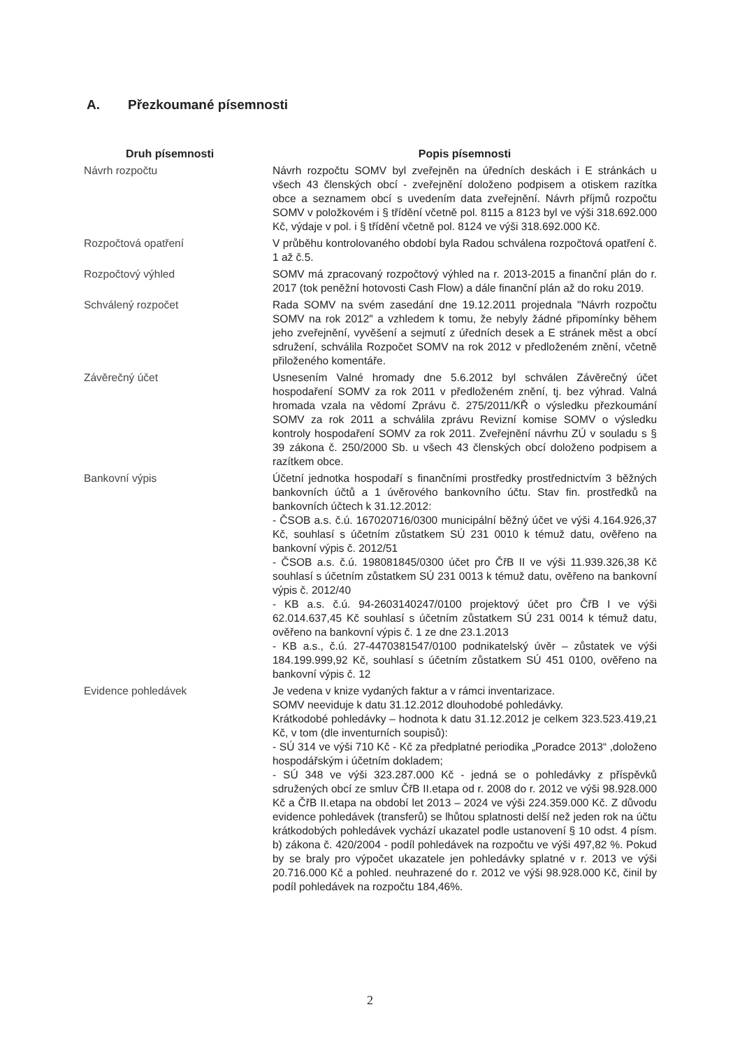A. Přezkoumané písemnosti
| Druh písemnosti | Popis písemnosti |
| --- | --- |
| Návrh rozpočtu | Návrh rozpočtu SOMV byl zveřejněn na úředních deskách i E stránkách u všech 43 členských obcí - zveřejnění doloženo podpisem a otiskem razítka obce a seznamem obcí s uvedením data zveřejnění. Návrh příjmů rozpočtu SOMV v položkovém i § třídění včetně pol. 8115 a 8123 byl ve výši 318.692.000 Kč, výdaje v pol. i § třídění včetně pol. 8124 ve výši 318.692.000 Kč. |
| Rozpočtová opatření | V průběhu kontrolovaného období byla Radou schválena rozpočtová opatření č. 1 až č.5. |
| Rozpočtový výhled | SOMV má zpracovaný rozpočtový výhled na r. 2013-2015 a finanční plán do r. 2017 (tok peněžní hotovosti Cash Flow) a dále finanční plán až do roku 2019. |
| Schválený rozpočet | Rada SOMV na svém zasedání dne 19.12.2011 projednala "Návrh rozpočtu SOMV na rok 2012" a vzhledem k tomu, že nebyly žádné připomínky během jeho zveřejnění, vyvěšení a sejmutí z úředních desek a E stránek měst a obcí sdružení, schválila Rozpočet SOMV na rok 2012 v předloženém znění, včetně přiloženého komentáře. |
| Závěrečný účet | Usnesením Valné hromady dne 5.6.2012 byl schválen Závěrečný účet hospodaření SOMV za rok 2011 v předloženém znění, tj. bez výhrad. Valná hromada vzala na vědomí Zprávu č. 275/2011/KŘ o výsledku přezkoumání SOMV za rok 2011 a schválila zprávu Revizní komise SOMV o výsledku kontroly hospodaření SOMV za rok 2011. Zveřejnění návrhu ZÚ v souladu s § 39 zákona č. 250/2000 Sb. u všech 43 členských obcí doloženo podpisem a razítkem obce. |
| Bankovní výpis | Účetní jednotka hospodaří s finančními prostředky prostřednictvím 3 běžných bankovních účtů a 1 úvěrového bankovního účtu. Stav fin. prostředků na bankovních účtech k 31.12.2012: - ČSOB a.s. č.ú. 167020716/0300 municipální běžný účet ve výši 4.164.926,37 Kč, souhlasí s účetním zůstatkem SÚ 231 0010 k témuž datu, ověřeno na bankovní výpis č. 2012/51 - ČSOB a.s. č.ú. 198081845/0300 účet pro ČřB II ve výši 11.939.326,38 Kč souhlasí s účetním zůstatkem SÚ 231 0013 k témuž datu, ověřeno na bankovní výpis č. 2012/40 - KB a.s. č.ú. 94-2603140247/0100 projektový účet pro ČřB I ve výši 62.014.637,45 Kč souhlasí s účetním zůstatkem SÚ 231 0014 k témuž datu, ověřeno na bankovní výpis č. 1 ze dne 23.1.2013 - KB a.s., č.ú. 27-4470381547/0100 podnikatelský úvěr – zůstatek ve výši 184.199.999,92 Kč, souhlasí s účetním zůstatkem SÚ 451 0100, ověřeno na bankovní výpis č. 12 |
| Evidence pohledávek | Je vedena v knize vydaných faktur a v rámci inventarizace. SOMV neeviduje k datu 31.12.2012 dlouhodobé pohledávky. Krátkodobé pohledávky – hodnota k datu 31.12.2012 je celkem 323.523.419,21 Kč, v tom (dle inventurních soupisů): - SÚ 314 ve výši 710 Kč - Kč za předplatné periodika „Poradce 2013“ ,doloženo hospodářským i účetním dokladem; - SÚ 348 ve výši 323.287.000 Kč - jedná se o pohledávky z příspěvků sdružených obcí ze smluv ČřB II.etapa od r. 2008 do r. 2012 ve výši 98.928.000 Kč a ČřB II.etapa na období let 2013 – 2024 ve výši 224.359.000 Kč. Z důvodu evidence pohledávek (transferů) se lhůtou splatnosti delší než jeden rok na účtu krátkodobých pohledávek vychází ukazatel podle ustanovení § 10 odst. 4 písm. b) zákona č. 420/2004 - podíl pohledávek na rozpočtu ve výši 497,82 %. Pokud by se braly pro výpočet ukazatele jen pohledávky splatné v r. 2013 ve výši 20.716.000 Kč a pohled. neuhrazené do r. 2012 ve výši 98.928.000 Kč, činil by podíl pohledávek na rozpočtu 184,46%. |
2